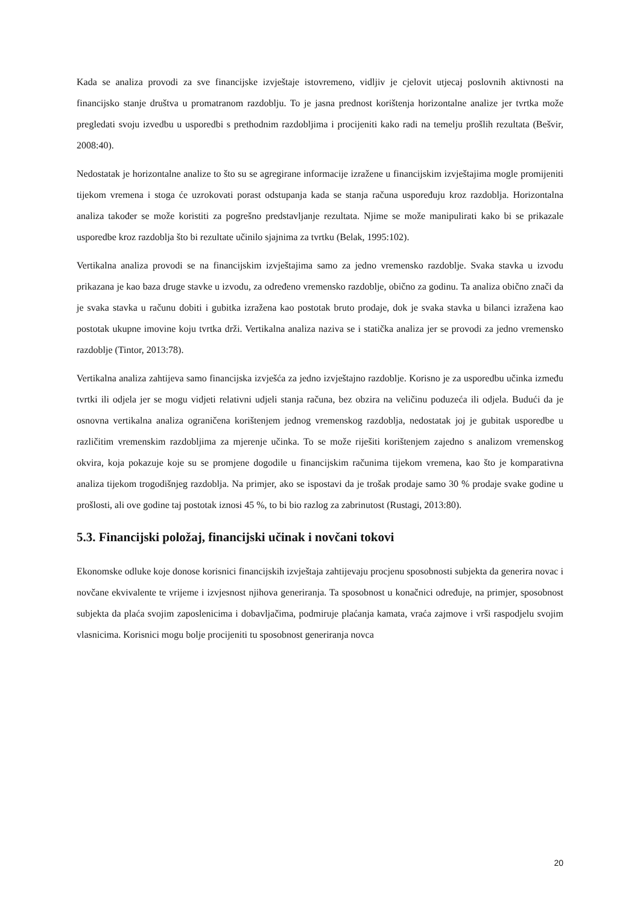Kada se analiza provodi za sve financijske izvještaje istovremeno, vidljiv je cjelovit utjecaj poslovnih aktivnosti na financijsko stanje društva u promatranom razdoblju. To je jasna prednost korištenja horizontalne analize jer tvrtka može pregledati svoju izvedbu u usporedbi s prethodnim razdobljima i procijeniti kako radi na temelju prošlih rezultata (Bešvir, 2008:40).
Nedostatak je horizontalne analize to što su se agregirane informacije izražene u financijskim izvještajima mogle promijeniti tijekom vremena i stoga će uzrokovati porast odstupanja kada se stanja računa uspoređuju kroz razdoblja. Horizontalna analiza također se može koristiti za pogrešno predstavljanje rezultata. Njime se može manipulirati kako bi se prikazale usporedbe kroz razdoblja što bi rezultate učinilo sjajnima za tvrtku (Belak, 1995:102).
Vertikalna analiza provodi se na financijskim izvještajima samo za jedno vremensko razdoblje. Svaka stavka u izvodu prikazana je kao baza druge stavke u izvodu, za određeno vremensko razdoblje, obično za godinu. Ta analiza obično znači da je svaka stavka u računu dobiti i gubitka izražena kao postotak bruto prodaje, dok je svaka stavka u bilanci izražena kao postotak ukupne imovine koju tvrtka drži. Vertikalna analiza naziva se i statička analiza jer se provodi za jedno vremensko razdoblje (Tintor, 2013:78).
Vertikalna analiza zahtijeva samo financijska izvješća za jedno izvještajno razdoblje. Korisno je za usporedbu učinka između tvrtki ili odjela jer se mogu vidjeti relativni udjeli stanja računa, bez obzira na veličinu poduzeća ili odjela. Budući da je osnovna vertikalna analiza ograničena korištenjem jednog vremenskog razdoblja, nedostatak joj je gubitak usporedbe u različitim vremenskim razdobljima za mjerenje učinka. To se može riješiti korištenjem zajedno s analizom vremenskog okvira, koja pokazuje koje su se promjene dogodile u financijskim računima tijekom vremena, kao što je komparativna analiza tijekom trogodišnjeg razdoblja. Na primjer, ako se ispostavi da je trošak prodaje samo 30 % prodaje svake godine u prošlosti, ali ove godine taj postotak iznosi 45 %, to bi bio razlog za zabrinutost (Rustagi, 2013:80).
5.3. Financijski položaj, financijski učinak i novčani tokovi
Ekonomske odluke koje donose korisnici financijskih izvještaja zahtijevaju procjenu sposobnosti subjekta da generira novac i novčane ekvivalente te vrijeme i izvjesnost njihova generiranja. Ta sposobnost u konačnici određuje, na primjer, sposobnost subjekta da plaća svojim zaposlenicima i dobavljačima, podmiruje plaćanja kamata, vraća zajmove i vrši raspodjelu svojim vlasnicima. Korisnici mogu bolje procijeniti tu sposobnost generiranja novca
20